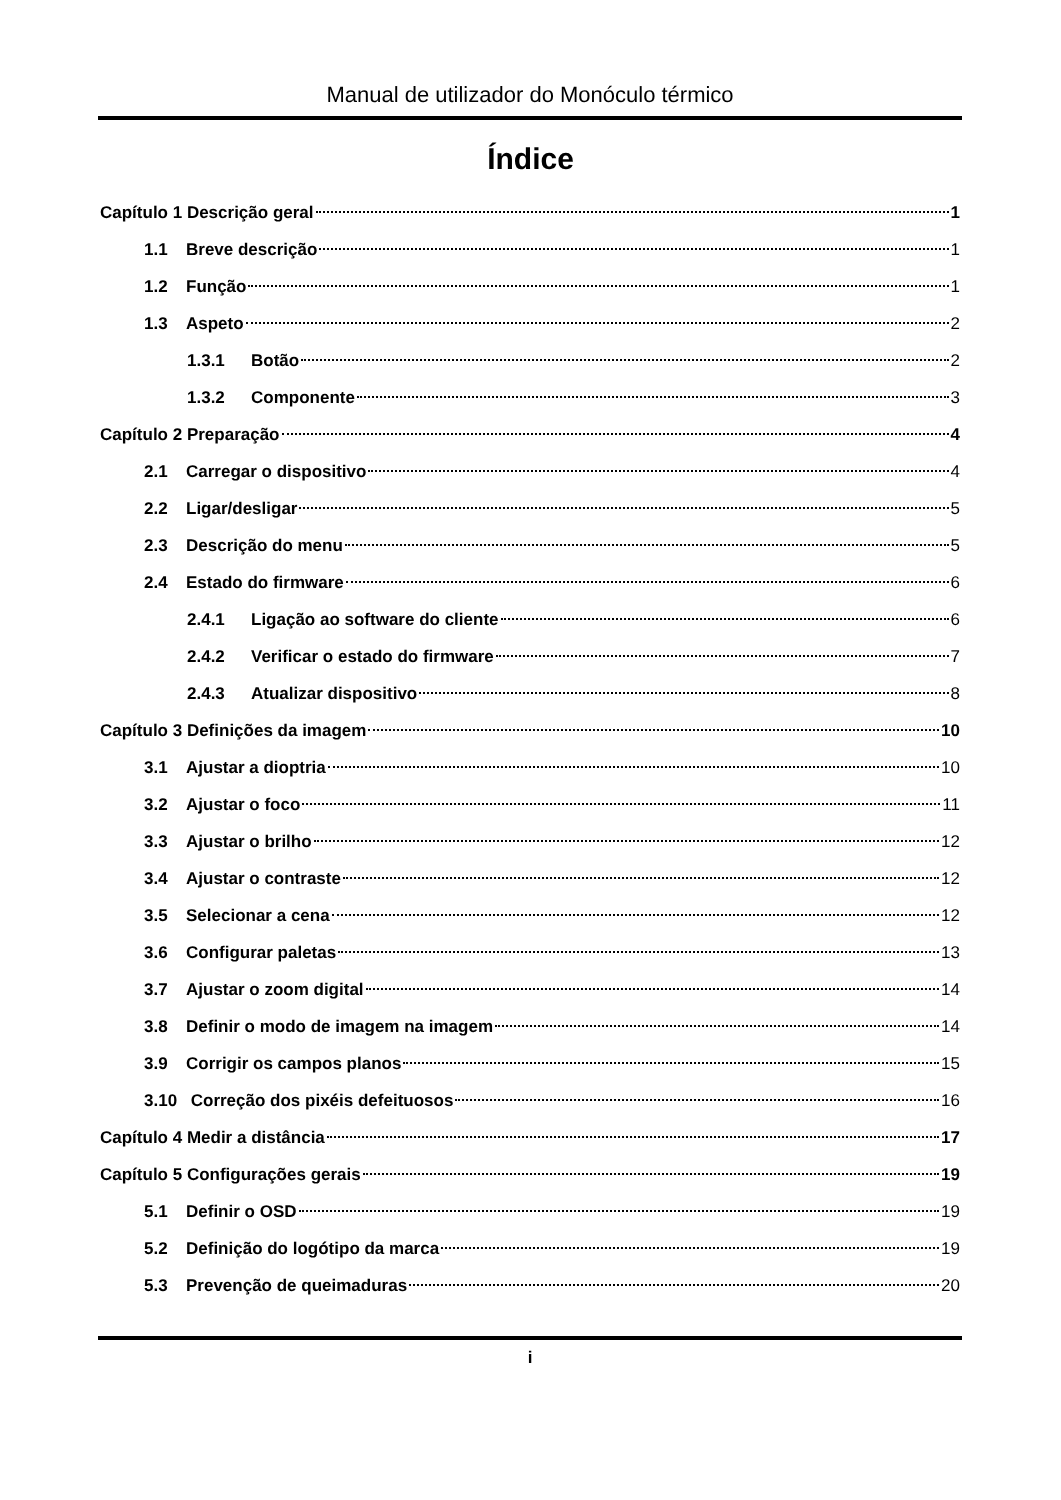Manual de utilizador do Monóculo térmico
Índice
Capítulo 1 Descrição geral 1
1.1 Breve descrição 1
1.2 Função 1
1.3 Aspeto 2
1.3.1 Botão 2
1.3.2 Componente 3
Capítulo 2 Preparação 4
2.1 Carregar o dispositivo 4
2.2 Ligar/desligar 5
2.3 Descrição do menu 5
2.4 Estado do firmware 6
2.4.1 Ligação ao software do cliente 6
2.4.2 Verificar o estado do firmware 7
2.4.3 Atualizar dispositivo 8
Capítulo 3 Definições da imagem 10
3.1 Ajustar a dioptria 10
3.2 Ajustar o foco 11
3.3 Ajustar o brilho 12
3.4 Ajustar o contraste 12
3.5 Selecionar a cena 12
3.6 Configurar paletas 13
3.7 Ajustar o zoom digital 14
3.8 Definir o modo de imagem na imagem 14
3.9 Corrigir os campos planos 15
3.10 Correção dos pixéis defeituosos 16
Capítulo 4 Medir a distância 17
Capítulo 5 Configurações gerais 19
5.1 Definir o OSD 19
5.2 Definição do logótipo da marca 19
5.3 Prevenção de queimaduras 20
i